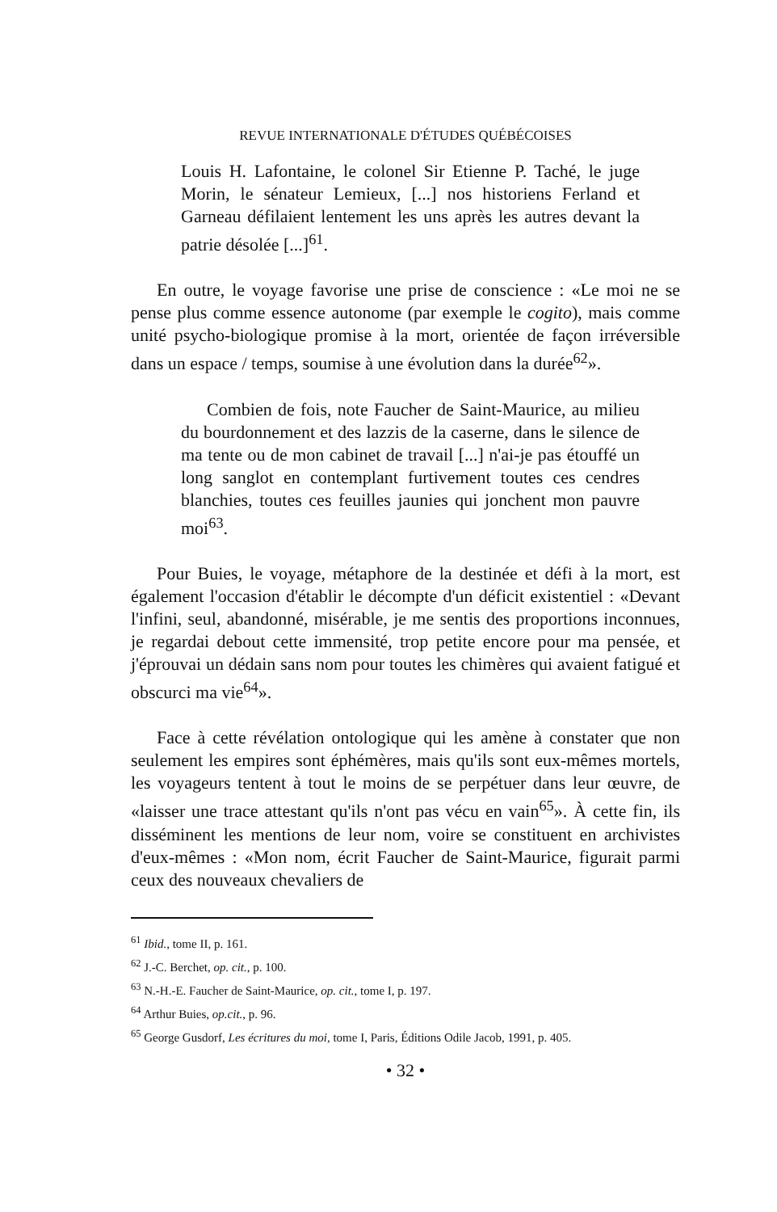REVUE INTERNATIONALE D'ÉTUDES QUÉBÉCOISES
Louis H. Lafontaine, le colonel Sir Etienne P. Taché, le juge Morin, le sénateur Lemieux, [...] nos historiens Ferland et Garneau défilaient lentement les uns après les autres devant la patrie désolée [...]<sup>61</sup>.
En outre, le voyage favorise une prise de conscience : «Le moi ne se pense plus comme essence autonome (par exemple le cogito), mais comme unité psycho-biologique promise à la mort, orientée de façon irréversible dans un espace / temps, soumise à une évolution dans la durée<sup>62</sup>».
Combien de fois, note Faucher de Saint-Maurice, au milieu du bourdonnement et des lazzis de la caserne, dans le silence de ma tente ou de mon cabinet de travail [...] n'ai-je pas étouffé un long sanglot en contemplant furtivement toutes ces cendres blanchies, toutes ces feuilles jaunies qui jonchent mon pauvre moi<sup>63</sup>.
Pour Buies, le voyage, métaphore de la destinée et défi à la mort, est également l'occasion d'établir le décompte d'un déficit existentiel : «Devant l'infini, seul, abandonné, misérable, je me sentis des proportions inconnues, je regardai debout cette immensité, trop petite encore pour ma pensée, et j'éprouvai un dédain sans nom pour toutes les chimères qui avaient fatigué et obscurci ma vie<sup>64</sup>».
Face à cette révélation ontologique qui les amène à constater que non seulement les empires sont éphémères, mais qu'ils sont eux-mêmes mortels, les voyageurs tentent à tout le moins de se perpétuer dans leur œuvre, de «laisser une trace attestant qu'ils n'ont pas vécu en vain<sup>65</sup>». À cette fin, ils disséminent les mentions de leur nom, voire se constituent en archivistes d'eux-mêmes : «Mon nom, écrit Faucher de Saint-Maurice, figurait parmi ceux des nouveaux chevaliers de
<sup>61</sup> Ibid., tome II, p. 161.
<sup>62</sup> J.-C. Berchet, op. cit., p. 100.
<sup>63</sup> N.-H.-E. Faucher de Saint-Maurice, op. cit., tome I, p. 197.
<sup>64</sup> Arthur Buies, op.cit., p. 96.
<sup>65</sup> George Gusdorf, Les écritures du moi, tome I, Paris, Éditions Odile Jacob, 1991, p. 405.
• 32 •